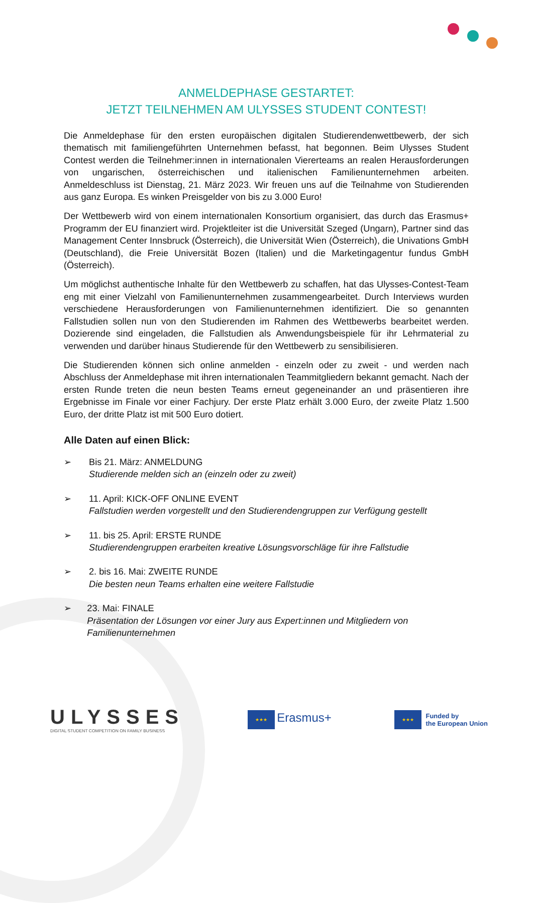ANMELDEPHASE GESTARTET:
JETZT TEILNEHMEN AM ULYSSES STUDENT CONTEST!
Die Anmeldephase für den ersten europäischen digitalen Studierendenwettbewerb, der sich thematisch mit familiengeführten Unternehmen befasst, hat begonnen. Beim Ulysses Student Contest werden die Teilnehmer:innen in internationalen Viererteams an realen Herausforderungen von ungarischen, österreichischen und italienischen Familienunternehmen arbeiten. Anmeldeschluss ist Dienstag, 21. März 2023. Wir freuen uns auf die Teilnahme von Studierenden aus ganz Europa. Es winken Preisgelder von bis zu 3.000 Euro!
Der Wettbewerb wird von einem internationalen Konsortium organisiert, das durch das Erasmus+ Programm der EU finanziert wird. Projektleiter ist die Universität Szeged (Ungarn), Partner sind das Management Center Innsbruck (Österreich), die Universität Wien (Österreich), die Univations GmbH (Deutschland), die Freie Universität Bozen (Italien) und die Marketingagentur fundus GmbH (Österreich).
Um möglichst authentische Inhalte für den Wettbewerb zu schaffen, hat das Ulysses-Contest-Team eng mit einer Vielzahl von Familienunternehmen zusammengearbeitet. Durch Interviews wurden verschiedene Herausforderungen von Familienunternehmen identifiziert. Die so genannten Fallstudien sollen nun von den Studierenden im Rahmen des Wettbewerbs bearbeitet werden. Dozierende sind eingeladen, die Fallstudien als Anwendungsbeispiele für ihr Lehrmaterial zu verwenden und darüber hinaus Studierende für den Wettbewerb zu sensibilisieren.
Die Studierenden können sich online anmelden - einzeln oder zu zweit - und werden nach Abschluss der Anmeldephase mit ihren internationalen Teammitgliedern bekannt gemacht. Nach der ersten Runde treten die neun besten Teams erneut gegeneinander an und präsentieren ihre Ergebnisse im Finale vor einer Fachjury. Der erste Platz erhält 3.000 Euro, der zweite Platz 1.500 Euro, der dritte Platz ist mit 500 Euro dotiert.
Alle Daten auf einen Blick:
➢ Bis 21. März: ANMELDUNG
Studierende melden sich an (einzeln oder zu zweit)
➢ 11. April: KICK-OFF ONLINE EVENT
Fallstudien werden vorgestellt und den Studierendengruppen zur Verfügung gestellt
➢ 11. bis 25. April: ERSTE RUNDE
Studierendengruppen erarbeiten kreative Lösungsvorschläge für ihre Fallstudie
➢ 2. bis 16. Mai: ZWEITE RUNDE
Die besten neun Teams erhalten eine weitere Fallstudie
➢ 23. Mai: FINALE
Präsentation der Lösungen vor einer Jury aus Expert:innen und Mitgliedern von Familienunternehmen
ULYSSES
DIGITAL STUDENT COMPETITION ON FAMILY BUSINESS
★★★ Erasmus+
★★★ Funded by
the European Union